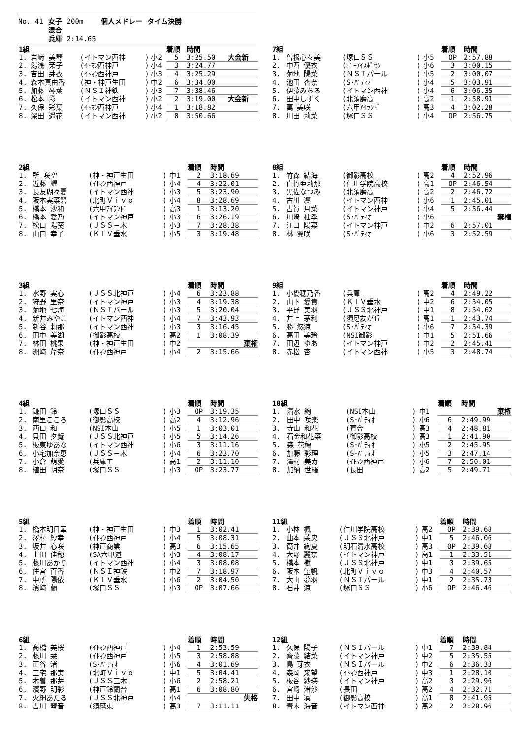| No. 41 | 女子 | 200m | 個人メドレー | タイム決勝 |
| | 混合 | | | |
| | 兵庫 | 2:14.65 | | |
| 1組 | | | | | 着順 | 時間 | |
| --- | --- | --- | --- | --- | --- | --- | --- |
| 1. | 岩﨑 美琴 | (イトマン西神 | ) | 小2 | 5 | 3:25.50 | 大会新 |
| 2. | 湯浅 茉子 | (ｲﾄﾏﾝ西神戸 | ) | 小4 | 3 | 3:24.77 | |
| 3. | 吉田 芽衣 | (ｲﾄﾏﾝ西神戸 | ) | 小3 | 4 | 3:25.29 | |
| 4. | 森本真由香 | (神・神戸生田 | ) | 中2 | 6 | 3:34.00 | |
| 5. | 加藤 琴葉 | (ＮＳＩ神鉄 | ) | 小3 | 7 | 3:38.46 | |
| 6. | 松本 彩 | (イトマン西神 | ) | 小2 | 2 | 3:19.00 | 大会新 |
| 7. | 久保 彩葉 | (ｲﾄﾏﾝ西神戸 | ) | 小4 | 1 | 3:18.82 | |
| 8. | 深田 遥花 | (イトマン西神 | ) | 小2 | 8 | 3:50.66 | |
| 7組 | | | | | 着順 | 時間 |
| --- | --- | --- | --- | --- | --- | --- |
| 1. | 曽根心々美 | (塚口ＳＳ | ) | 小5 | OP | 2:57.88 |
| 2. | 中西 優衣 | (ﾎﾟｰｱｲｽﾎﾟｾﾝ | ) | 小6 | 3 | 3:00.15 |
| 3. | 菊地 陽菜 | (ＮＳＩパール | ) | 小5 | 2 | 3:00.07 |
| 4. | 池田 杏奈 | (S･ﾊﾟﾃｨｵ | ) | 小4 | 5 | 3:03.91 |
| 5. | 伊藤みちる | (イトマン西神 | ) | 小4 | 6 | 3:06.35 |
| 6. | 田中しずく | (北須磨高 | ) | 高2 | 1 | 2:58.91 |
| 7. | 萬 美咲 | (六甲ｱｲﾗﾝﾄﾞ | ) | 高3 | 4 | 3:02.28 |
| 8. | 川田 莉菜 | (塚口ＳＳ | ) | 小4 | OP | 2:56.75 |
| 2組 | | | | | 着順 | 時間 |
| --- | --- | --- | --- | --- | --- | --- |
| 1. | 所 咲空 | (神・神戸生田 | ) | 中1 | 2 | 3:18.69 |
| 2. | 近藤 耀 | (ｲﾄﾏﾝ西神戸 | ) | 小4 | 4 | 3:22.01 |
| 3. | 長友瑚々夏 | (イトマン西神 | ) | 小3 | 5 | 3:23.90 |
| 4. | 阪本実菜碧 | (北町Ｖｉｖｏ | ) | 小4 | 8 | 3:28.69 |
| 5. | 橋本 沙和 | (六甲ｱｲﾗﾝﾄﾞ | ) | 高3 | 1 | 3:13.20 |
| 6. | 橋本 愛乃 | (イトマン神戸 | ) | 小3 | 6 | 3:26.19 |
| 7. | 松口 陽葵 | (ＪＳＳ三木 | ) | 小3 | 7 | 3:28.38 |
| 8. | 山口 幸子 | (ＫＴＶ垂水 | ) | 小5 | 3 | 3:19.48 |
| 8組 | | | | | 着順 | 時間 |
| --- | --- | --- | --- | --- | --- | --- |
| 1. | 竹森 結海 | (御影高校 | ) | 高2 | 4 | 2:52.96 |
| 2. | 白竹亜莉那 | (仁川学院高校 | ) | 高1 | OP | 2:46.54 |
| 3. | 黒佐なつみ | (北須磨高 | ) | 高2 | 2 | 2:46.72 |
| 4. | 古川 凜 | (イトマン西神 | ) | 小6 | 1 | 2:45.01 |
| 5. | 古賀 月菜 | (イトマン神戸 | ) | 小4 | 5 | 2:56.44 |
| 6. | 川崎 柚季 | (S･ﾊﾟﾃｨｵ | ) | 小6 | | 棄権 |
| 7. | 江口 陽菜 | (イトマン神戸 | ) | 中2 | 6 | 2:57.01 |
| 8. | 林 翼咲 | (S･ﾊﾟﾃｨｵ | ) | 小6 | 3 | 2:52.59 |
| 3組 | | | | | 着順 | 時間 |
| --- | --- | --- | --- | --- | --- | --- |
| 1. | 水野 実心 | (ＪＳＳ北神戸 | ) | 小4 | 6 | 3:23.88 |
| 2. | 狩野 里奈 | (イトマン神戸 | ) | 小3 | 4 | 3:19.38 |
| 3. | 菊地 七海 | (ＮＳＩパール | ) | 小3 | 5 | 3:20.04 |
| 4. | 新井みやこ | (イトマン西神 | ) | 小4 | 7 | 3:43.93 |
| 5. | 新谷 莉那 | (イトマン西神 | ) | 小3 | 3 | 3:16.45 |
| 6. | 田中 美湖 | (御影高校 | ) | 高2 | 1 | 3:08.39 |
| 7. | 林田 桃果 | (神・神戸生田 | ) | 中2 | | 棄権 |
| 8. | 洲﨑 芹奈 | (ｲﾄﾏﾝ西神戸 | ) | 小4 | 2 | 3:15.66 |
| 9組 | | | | | 着順 | 時間 |
| --- | --- | --- | --- | --- | --- | --- |
| 1. | 小橋穂乃香 | (兵庫 | ) | 高2 | 4 | 2:49.22 |
| 2. | 山下 愛貴 | (ＫＴＶ垂水 | ) | 中2 | 6 | 2:54.05 |
| 3. | 平野 美羽 | (ＪＳＳ北神戸 | ) | 中1 | 8 | 2:54.62 |
| 4. | 井上 茅利 | (須磨友が丘 | ) | 高1 | 1 | 2:43.74 |
| 5. | 勝 悠涼 | (S･ﾊﾟﾃｨｵ | ) | 小6 | 7 | 2:54.39 |
| 6. | 高田 美玲 | (NSI御影 | ) | 中1 | 5 | 2:51.66 |
| 7. | 田辺 ゆあ | (イトマン神戸 | ) | 中2 | 2 | 2:45.41 |
| 8. | 赤松 杏 | (イトマン西神 | ) | 小5 | 3 | 2:48.74 |
| 4組 | | | | | 着順 | 時間 |
| --- | --- | --- | --- | --- | --- | --- |
| 1. | 鎌田 鈴 | (塚口ＳＳ | ) | 小3 | OP | 3:19.35 |
| 2. | 南里こころ | (御影高校 | ) | 高2 | 4 | 3:12.96 |
| 3. | 西口 和 | (NSI本山 | ) | 小5 | 1 | 3:03.01 |
| 4. | 貝田 夕覽 | (ＪＳＳ北神戸 | ) | 小5 | 5 | 3:14.26 |
| 5. | 板東ゆあな | (イトマン西神 | ) | 小6 | 3 | 3:11.16 |
| 6. | 小宅加奈恵 | (ＪＳＳ三木 | ) | 小4 | 6 | 3:23.70 |
| 7. | 小倉 萌愛 | (兵庫工 | ) | 高1 | 2 | 3:11.10 |
| 8. | 植田 明奈 | (塚口ＳＳ | ) | 小3 | OP | 3:23.77 |
| 10組 | | | | | 着順 | 時間 |
| --- | --- | --- | --- | --- | --- | --- |
| 1. | 清水 絢 | (NSI本山 | ) | 中1 | | 棄権 |
| 2. | 田中 咲楽 | (S･ﾊﾟﾃｨｵ | ) | 小6 | 6 | 2:49.99 |
| 3. | 寺山 和花 | (葺合 | ) | 高3 | 4 | 2:48.81 |
| 4. | 石金和花菜 | (御影高校 | ) | 高3 | 1 | 2:41.90 |
| 5. | 森 花穂 | (S･ﾊﾟﾃｨｵ | ) | 小5 | 2 | 2:45.95 |
| 6. | 加藤 彩理 | (S･ﾊﾟﾃｨｵ | ) | 小5 | 3 | 2:47.14 |
| 7. | 澤村 美寿 | (ｲﾄﾏﾝ西神戸 | ) | 小6 | 7 | 2:50.01 |
| 8. | 加納 世羅 | (長田 | ) | 高2 | 5 | 2:49.71 |
| 5組 | | | | | 着順 | 時間 |
| --- | --- | --- | --- | --- | --- | --- |
| 1. | 橋本明日華 | (神・神戸生田 | ) | 中3 | 1 | 3:02.41 |
| 2. | 澤村 紗幸 | (ｲﾄﾏﾝ西神戸 | ) | 小4 | 5 | 3:08.31 |
| 3. | 坂井 心咲 | (神戸商業 | ) | 高3 | 6 | 3:15.65 |
| 4. | 上田 佳穂 | (SA六甲道 | ) | 小3 | 4 | 3:08.17 |
| 5. | 藤川あかり | (イトマン西神 | ) | 小4 | 3 | 3:08.08 |
| 6. | 住宮 百香 | (ＮＳＩ神鉄 | ) | 中2 | 7 | 3:18.97 |
| 7. | 中所 陽依 | (ＫＴＶ垂水 | ) | 小6 | 2 | 3:04.50 |
| 8. | 濱﨑 蘭 | (塚口ＳＳ | ) | 小3 | OP | 3:07.66 |
| 11組 | | | | | 着順 | 時間 |
| --- | --- | --- | --- | --- | --- | --- |
| 1. | 小林 楓 | (仁川学院高校 | ) | 高2 | OP | 2:39.68 |
| 2. | 曲本 茉央 | (ＪＳＳ北神戸 | ) | 中1 | 5 | 2:46.06 |
| 3. | 筒井 絢夏 | (明石清水高校 | ) | 高3 | OP | 2:39.68 |
| 4. | 大野 麗奈 | (イトマン神戸 | ) | 高1 | 1 | 2:33.51 |
| 5. | 橋本 樹 | (ＪＳＳ北神戸 | ) | 中1 | 3 | 2:39.65 |
| 6. | 阪本 望帆 | (北町Ｖｉｖｏ | ) | 中3 | 4 | 2:40.57 |
| 7. | 大山 夢羽 | (ＮＳＩパール | ) | 中1 | 2 | 2:35.73 |
| 8. | 石井 涼 | (塚口ＳＳ | ) | 小6 | OP | 2:46.46 |
| 6組 | | | | | 着順 | 時間 |
| --- | --- | --- | --- | --- | --- | --- |
| 1. | 髙橋 美桜 | (ｲﾄﾏﾝ西神戸 | ) | 小4 | 1 | 2:53.59 |
| 2. | 藤川 栞 | (ｲﾄﾏﾝ西神戸 | ) | 小5 | 3 | 2:58.88 |
| 3. | 正谷 渚 | (S･ﾊﾟﾃｨｵ | ) | 小6 | 4 | 3:01.69 |
| 4. | 三宅 那実 | (北町Ｖｉｖｏ | ) | 中1 | 5 | 3:04.41 |
| 5. | 木曽 那芽 | (ＪＳＳ三木 | ) | 小6 | 2 | 2:58.21 |
| 6. | 濱野 明彩 | (神戸鈴蘭台 | ) | 高1 | 6 | 3:08.80 |
| 7. | 火縄あたる | (ＪＳＳ北神戸 | ) | 小4 | | 失格 |
| 8. | 吉川 琴音 | (須磨東 | ) | 高3 | 7 | 3:11.11 |
| 12組 | | | | | 着順 | 時間 |
| --- | --- | --- | --- | --- | --- | --- |
| 1. | 久保 陽子 | (ＮＳＩパール | ) | 中1 | 7 | 2:39.84 |
| 2. | 齊藤 結菜 | (イトマン神戸 | ) | 中2 | 5 | 2:35.55 |
| 3. | 島 芽衣 | (ＮＳＩパール | ) | 中2 | 6 | 2:36.33 |
| 4. | 森岡 来望 | (ｲﾄﾏﾝ西神戸 | ) | 中3 | 1 | 2:28.10 |
| 5. | 板谷 紗瑛 | (イトマン神戸 | ) | 高2 | 3 | 2:29.96 |
| 6. | 宮崎 渚沙 | (長田 | ) | 高2 | 4 | 2:32.71 |
| 7. | 田中 凜 | (御影高校 | ) | 高1 | 8 | 2:41.95 |
| 8. | 青木 海音 | (イトマン西神 | ) | 高2 | 2 | 2:28.96 |